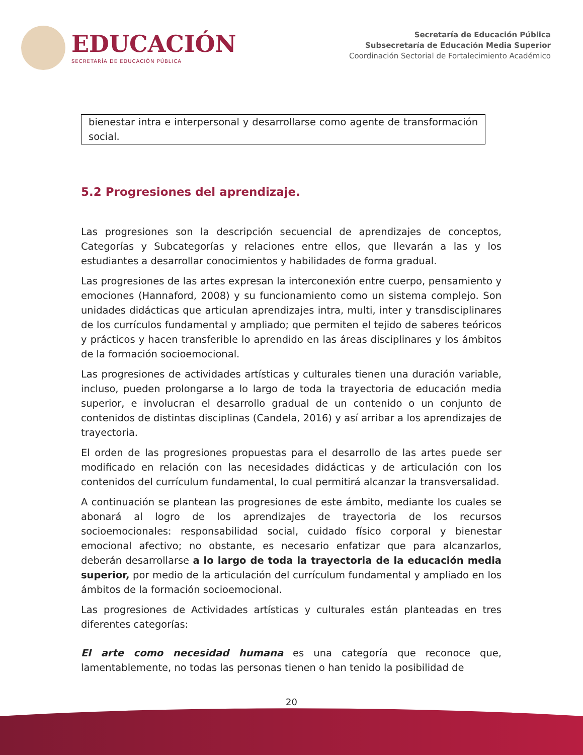EDUCACIÓN
SECRETARÍA DE EDUCACIÓN PÚBLICA
Secretaría de Educación Pública
Subsecretaría de Educación Media Superior
Coordinación Sectorial de Fortalecimiento Académico
bienestar intra e interpersonal y desarrollarse como agente de transformación social.
5.2 Progresiones del aprendizaje.
Las progresiones son la descripción secuencial de aprendizajes de conceptos, Categorías y Subcategorías y relaciones entre ellos, que llevarán a las y los estudiantes a desarrollar conocimientos y habilidades de forma gradual.
Las progresiones de las artes expresan la interconexión entre cuerpo, pensamiento y emociones (Hannaford, 2008) y su funcionamiento como un sistema complejo. Son unidades didácticas que articulan aprendizajes intra, multi, inter y transdisciplinares de los currículos fundamental y ampliado; que permiten el tejido de saberes teóricos y prácticos y hacen transferible lo aprendido en las áreas disciplinares y los ámbitos de la formación socioemocional.
Las progresiones de actividades artísticas y culturales tienen una duración variable, incluso, pueden prolongarse a lo largo de toda la trayectoria de educación media superior, e involucran el desarrollo gradual de un contenido o un conjunto de contenidos de distintas disciplinas (Candela, 2016) y así arribar a los aprendizajes de trayectoria.
El orden de las progresiones propuestas para el desarrollo de las artes puede ser modificado en relación con las necesidades didácticas y de articulación con los contenidos del currículum fundamental, lo cual permitirá alcanzar la transversalidad.
A continuación se plantean las progresiones de este ámbito, mediante los cuales se abonará al logro de los aprendizajes de trayectoria de los recursos socioemocionales: responsabilidad social, cuidado físico corporal y bienestar emocional afectivo; no obstante, es necesario enfatizar que para alcanzarlos, deberán desarrollarse a lo largo de toda la trayectoria de la educación media superior, por medio de la articulación del currículum fundamental y ampliado en los ámbitos de la formación socioemocional.
Las progresiones de Actividades artísticas y culturales están planteadas en tres diferentes categorías:
El arte como necesidad humana es una categoría que reconoce que, lamentablemente, no todas las personas tienen o han tenido la posibilidad de
20